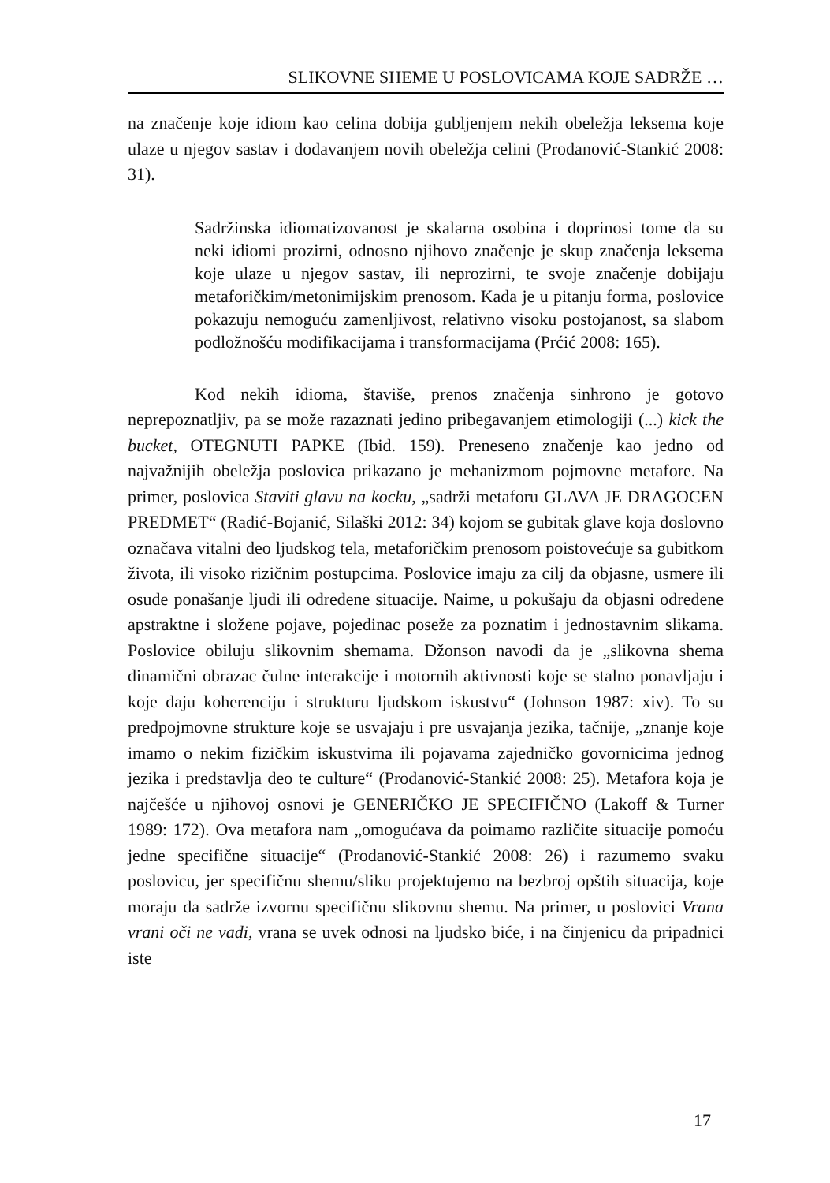SLIKOVNE SHEME U POSLOVICAMA KOJE SADRŽE …
na značenje koje idiom kao celina dobija gubljenjem nekih obeležja leksema koje ulaze u njegov sastav i dodavanjem novih obeležja celini (Prodanović-Stankić 2008: 31).
Sadržinska idiomatizovanost je skalarna osobina i doprinosi tome da su neki idiomi prozirni, odnosno njihovo značenje je skup značenja leksema koje ulaze u njegov sastav, ili neprozirni, te svoje značenje dobijaju metaforičkim/metonimijskim prenosom. Kada je u pitanju forma, poslovice pokazuju nemoguću zamenljivost, relativno visoku postojanost, sa slabom podložnošću modifikacijama i transformacijama (Prćić 2008: 165).
Kod nekih idioma, štaviše, prenos značenja sinhrono je gotovo neprepoznatljiv, pa se može razaznati jedino pribegavanjem etimologiji (...) kick the bucket, OTEGNUTI PAPKE (Ibid. 159). Preneseno značenje kao jedno od najvažnijih obeležja poslovica prikazano je mehanizmom pojmovne metafore. Na primer, poslovica Staviti glavu na kocku, „sadrži metaforu GLAVA JE DRAGOCEN PREDMET“ (Radić-Bojanić, Silaški 2012: 34) kojom se gubitak glave koja doslovno označava vitalni deo ljudskog tela, metaforičkim prenosom poistovećuje sa gubitkom života, ili visoko rizičnim postupcima. Poslovice imaju za cilj da objasne, usmere ili osude ponašanje ljudi ili određene situacije. Naime, u pokušaju da objasni određene apstraktne i složene pojave, pojedinac poseže za poznatim i jednostavnim slikama. Poslovice obiluju slikovnim shemama. Džonson navodi da je „slikovna shema dinamični obrazac čulne interakcije i motornih aktivnosti koje se stalno ponavljaju i koje daju koherenciju i strukturu ljudskom iskustvu“ (Johnson 1987: xiv). To su predpojmovne strukture koje se usvajaju i pre usvajanja jezika, tačnije, „znanje koje imamo o nekim fizičkim iskustvima ili pojavama zajedničko govornicima jednog jezika i predstavlja deo te culture“ (Prodanović-Stankić 2008: 25). Metafora koja je najčešće u njihovoj osnovi je GENERIČKO JE SPECIFIČNO (Lakoff & Turner 1989: 172). Ova metafora nam „omogućava da poimamo različite situacije pomoću jedne specifične situacije“ (Prodanović-Stankić 2008: 26) i razumemo svaku poslovicu, jer specifičnu shemu/sliku projektujemo na bezbroj opštih situacija, koje moraju da sadrže izvornu specifičnu slikovnu shemu. Na primer, u poslovici Vrana vrani oči ne vadi, vrana se uvek odnosi na ljudsko biće, i na činjenicu da pripadnici iste
17